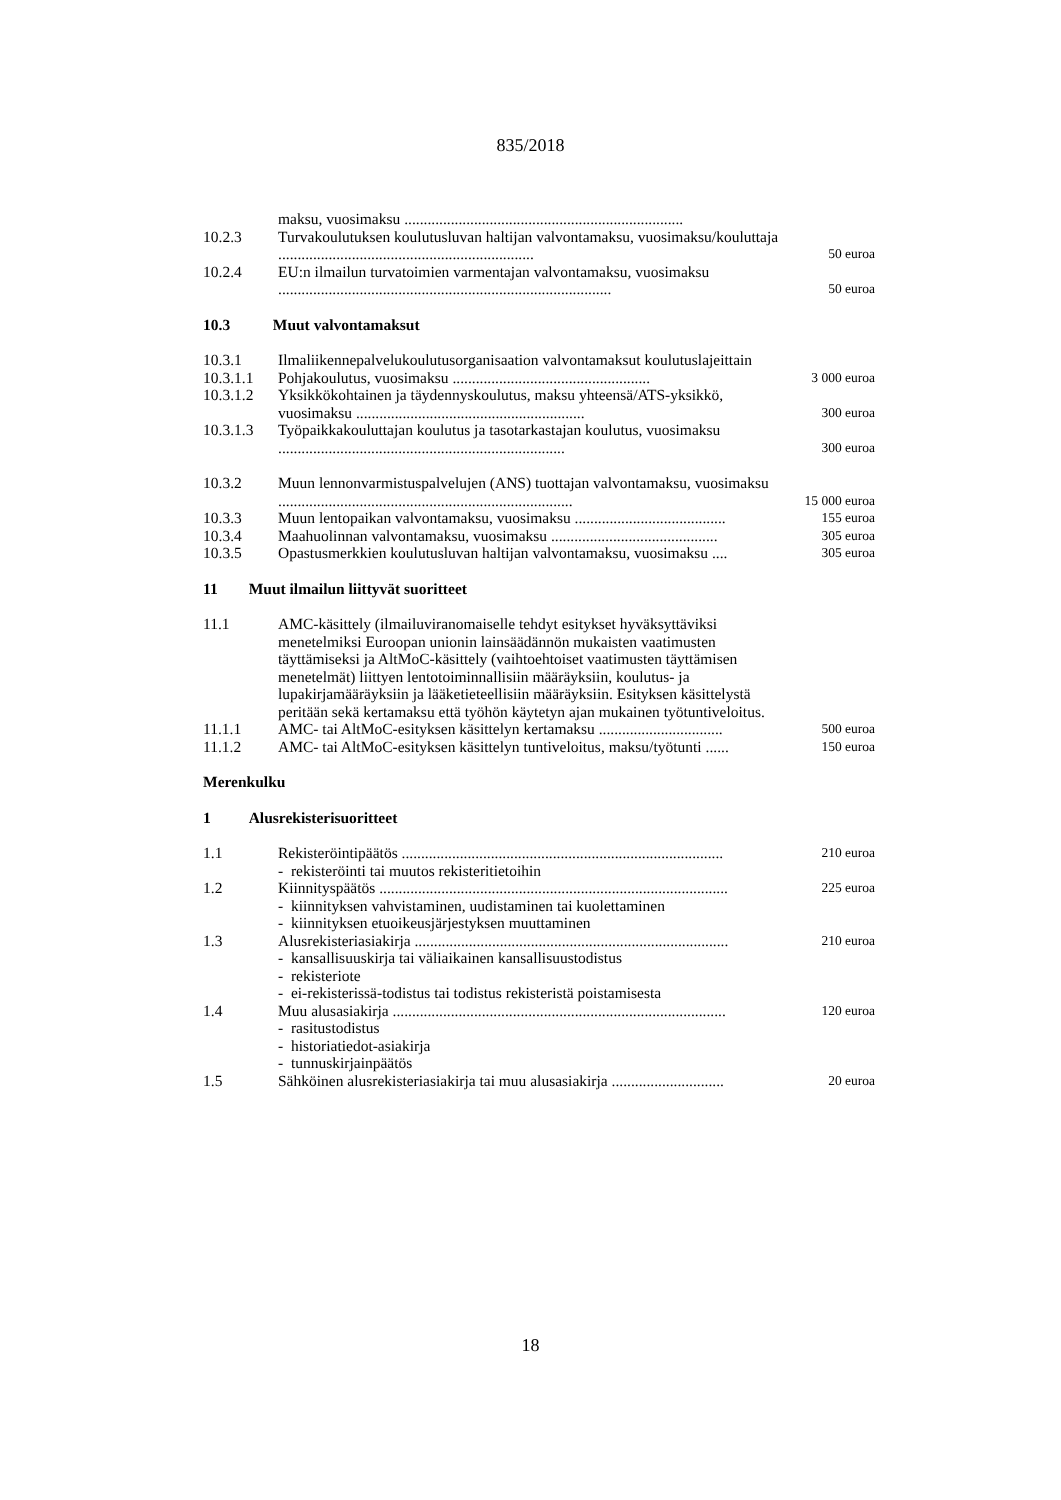835/2018
| | maksu, vuosimaksu ........................................................................ | |
| 10.2.3 | Turvakoulutuksen koulutusluvan haltijan valvontamaksu, vuosimaksu/kouluttaja .................................................................. | 50 euroa |
| 10.2.4 | EU:n ilmailun turvatoimien varmentajan valvontamaksu, vuosimaksu ...................................................................................... | 50 euroa |
10.3 Muut valvontamaksut
| 10.3.1 | Ilmaliikennepalvelukoulutusorganisaation valvontamaksut koulutuslajeittain | |
| 10.3.1.1 | Pohjakoulutus, vuosimaksu ................................................... | 3 000 euroa |
| 10.3.1.2 | Yksikkökohtainen ja täydennyskoulutus, maksu yhteensä/ATS-yksikkö, vuosimaksu ........................................................... | 300 euroa |
| 10.3.1.3 | Työpaikkakouluttajan koulutus ja tasotarkastajan koulutus, vuosimaksu .......................................................................... | 300 euroa |
| 10.3.2 | Muun lennonvarmistuspalvelujen (ANS) tuottajan valvontamaksu, vuosimaksu ............................................................................ | 15 000 euroa |
| 10.3.3 | Muun lentopaikan valvontamaksu, vuosimaksu ....................................... | 155 euroa |
| 10.3.4 | Maahuolinnan valvontamaksu, vuosimaksu ........................................... | 305 euroa |
| 10.3.5 | Opastusmerkkien koulutusluvan haltijan valvontamaksu, vuosimaksu .... | 305 euroa |
11 Muut ilmailun liittyvät suoritteet
| 11.1 | AMC-käsittely (ilmailuviranomaiselle tehdyt esitykset hyväksyttäviksi menetelmiksi Euroopan unionin lainsäädännön mukaisten vaatimusten täyttämiseksi ja AltMoC-käsittely (vaihtoehtoiset vaatimusten täyttämisen menetelmät) liittyen lentotoiminnallisiin määräyksiin, koulutus- ja lupakirjamääräyksiin ja lääketieteellisiin määräyksiin. Esityksen käsittelystä peritään sekä kertamaksu että työhön käytetyn ajan mukainen työtuntiveloitus. | |
| 11.1.1 | AMC- tai AltMoC-esityksen käsittelyn kertamaksu ................................ | 500 euroa |
| 11.1.2 | AMC- tai AltMoC-esityksen käsittelyn tuntiveloitus, maksu/työtunti ...... | 150 euroa |
Merenkulku
1 Alusrekisterisuoritteet
| 1.1 | Rekisteröintipäätös ................................................................................... - rekisteröinti tai muutos rekisteritietoihin | 210 euroa |
| 1.2 | Kiinnityspäätös .......................................................................................... - kiinnityksen vahvistaminen, uudistaminen tai kuolettaminen - kiinnityksen etuoikeusjärjestyksen muuttaminen | 225 euroa |
| 1.3 | Alusrekisteriasiakirja ................................................................................. - kansallisuuskirja tai väliaikainen kansallisuustodistus - rekisteriote - ei-rekisterissä-todistus tai todistus rekisteristä poistamisesta | 210 euroa |
| 1.4 | Muu alusasiakirja ...................................................................................... - rasitustodistus - historiatiedot-asiakirja - tunnuskirjainpäätös | 120 euroa |
| 1.5 | Sähköinen alusrekisteriasiakirja tai muu alusasiakirja ............................. | 20 euroa |
18